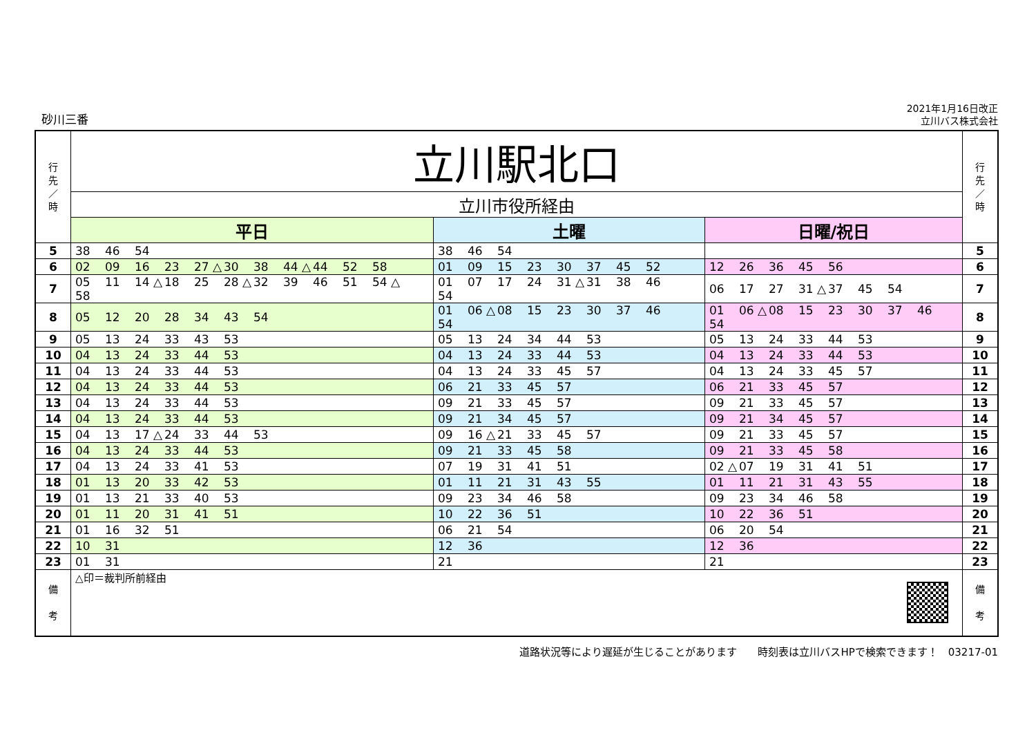砂川三番
2021年1月16日改正
立川バス株式会社
| 行 先 ／ 時 | 立川駅北口 | | | 行 先 ／ 時 |
| | 立川市役所経由 | | | |
| | 平日 | 土曜 | 日曜/祝日 | |
| 5 | 38 46 54 | 38 46 54 | | 5 |
| 6 | 02 09 16 23 27 △ 30 38 44 △ 44 52 58 | 01 09 15 23 30 37 45 52 | 12 26 36 45 56 | 6 |
| 7 | 05 11 14 △ 18 25 28 △ 32 39 46 51 54 △ 58 | 01 07 17 24 31 △ 31 38 46 54 | 06 17 27 31 △ 37 45 54 | 7 |
| 8 | 05 12 20 28 34 43 54 | 01 06 △ 08 15 23 30 37 46 54 | 01 06 △ 08 15 23 30 37 46 54 | 8 |
| 9 | 05 13 24 33 43 53 | 05 13 24 34 44 53 | 05 13 24 33 44 53 | 9 |
| 10 | 04 13 24 33 44 53 | 04 13 24 33 44 53 | 04 13 24 33 44 53 | 10 |
| 11 | 04 13 24 33 44 53 | 04 13 24 33 45 57 | 04 13 24 33 45 57 | 11 |
| 12 | 04 13 24 33 44 53 | 06 21 33 45 57 | 06 21 33 45 57 | 12 |
| 13 | 04 13 24 33 44 53 | 09 21 33 45 57 | 09 21 33 45 57 | 13 |
| 14 | 04 13 24 33 44 53 | 09 21 34 45 57 | 09 21 34 45 57 | 14 |
| 15 | 04 13 17 △ 24 33 44 53 | 09 16 △ 21 33 45 57 | 09 21 33 45 57 | 15 |
| 16 | 04 13 24 33 44 53 | 09 21 33 45 58 | 09 21 33 45 58 | 16 |
| 17 | 04 13 24 33 41 53 | 07 19 31 41 51 | 02 △ 07 19 31 41 51 | 17 |
| 18 | 01 13 20 33 42 53 | 01 11 21 31 43 55 | 01 11 21 31 43 55 | 18 |
| 19 | 01 13 21 33 40 53 | 09 23 34 46 58 | 09 23 34 46 58 | 19 |
| 20 | 01 11 20 31 41 51 | 10 22 36 51 | 10 22 36 51 | 20 |
| 21 | 01 16 32 51 | 06 21 54 | 06 20 54 | 21 |
| 22 | 10 31 | 12 36 | 12 36 | 22 |
| 23 | 01 31 | 21 | 21 | 23 |
| 備 考 | △印＝裁判所前経由 | | | 備 考 |
道路状況等により遅延が生じることがあります　　時刻表は立川バスHPで検索できます！　03217-01